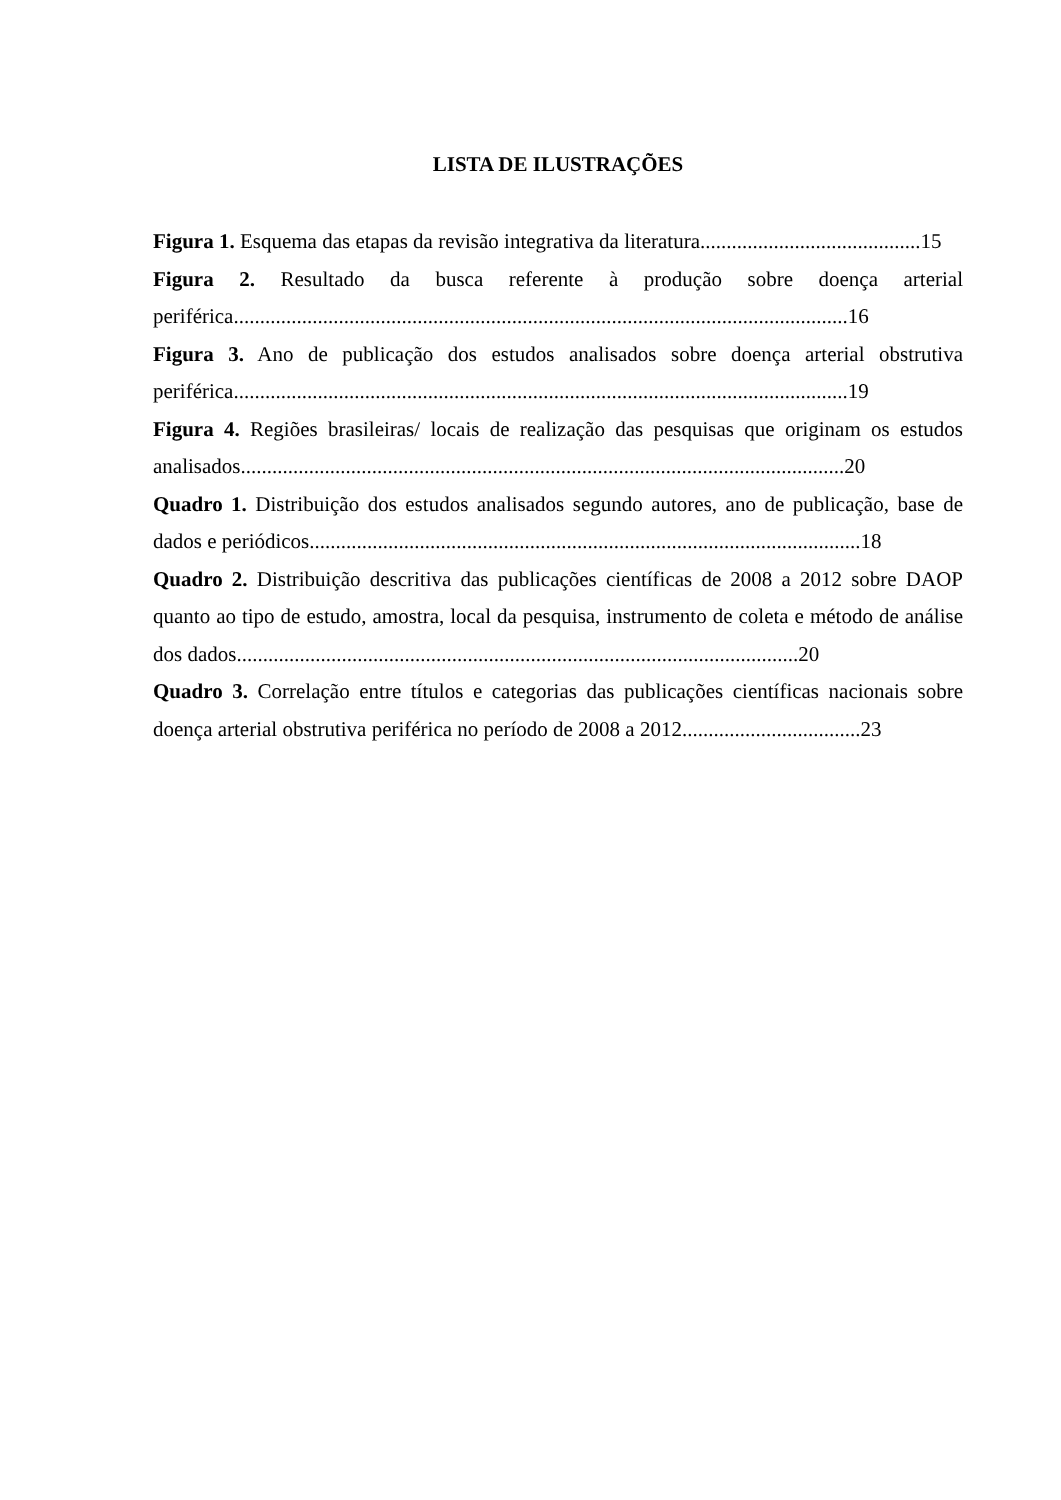LISTA DE ILUSTRAÇÕES
Figura 1. Esquema das etapas da revisão integrativa da literatura..........................................15
Figura 2. Resultado da busca referente à produção sobre doença arterial periférica.....................................................................................................................16
Figura 3. Ano de publicação dos estudos analisados sobre doença arterial obstrutiva periférica.....................................................................................................................19
Figura 4. Regiões brasileiras/ locais de realização das pesquisas que originam os estudos analisados...................................................................................................................20
Quadro 1. Distribuição dos estudos analisados segundo autores, ano de publicação, base de dados e periódicos.........................................................................................................18
Quadro 2. Distribuição descritiva das publicações científicas de 2008 a 2012 sobre DAOP quanto ao tipo de estudo, amostra, local da pesquisa, instrumento de coleta e método de análise dos dados...........................................................................................................20
Quadro 3. Correlação entre títulos e categorias das publicações científicas nacionais sobre doença arterial obstrutiva periférica no período de 2008 a 2012..................................23